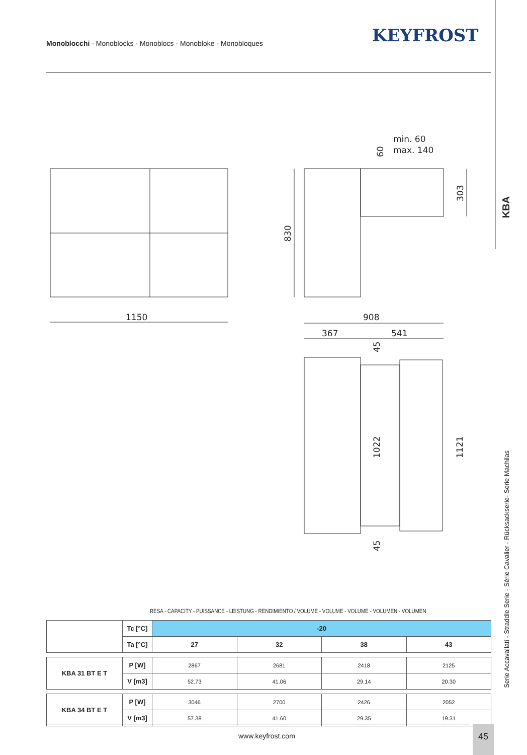Monoblocchi - Monoblocks - Monoblocs - Monobloke - Monobloques
KEYFROST
KBA
Serie Accavallati - Straddle Serie - Série Cavalier - Rücksackserie- Serie Machilas
1150
830
303
min. 60
max. 140
60
908
367
541
45
1022
1121
45
RESA - CAPACITY - PUISSANCE - LEISTUNG - RENDIMIENTO / VOLUME - VOLUME - VOLUME - VOLUMEN - VOLUMEN
| | Tc [°C] | -20 | | | |
| | Ta [°C] | 27 | 32 | 38 | 43 |
| KBA 31 BT E T | P [W] | 2867 | 2681 | 2418 | 2125 |
| | V [m3] | 52.73 | 41.06 | 29.14 | 20.30 |
| KBA 34 BT E T | P [W] | 3046 | 2700 | 2426 | 2052 |
| | V [m3] | 57.38 | 41.60 | 29.35 | 19.31 |
www.keyfrost.com
45